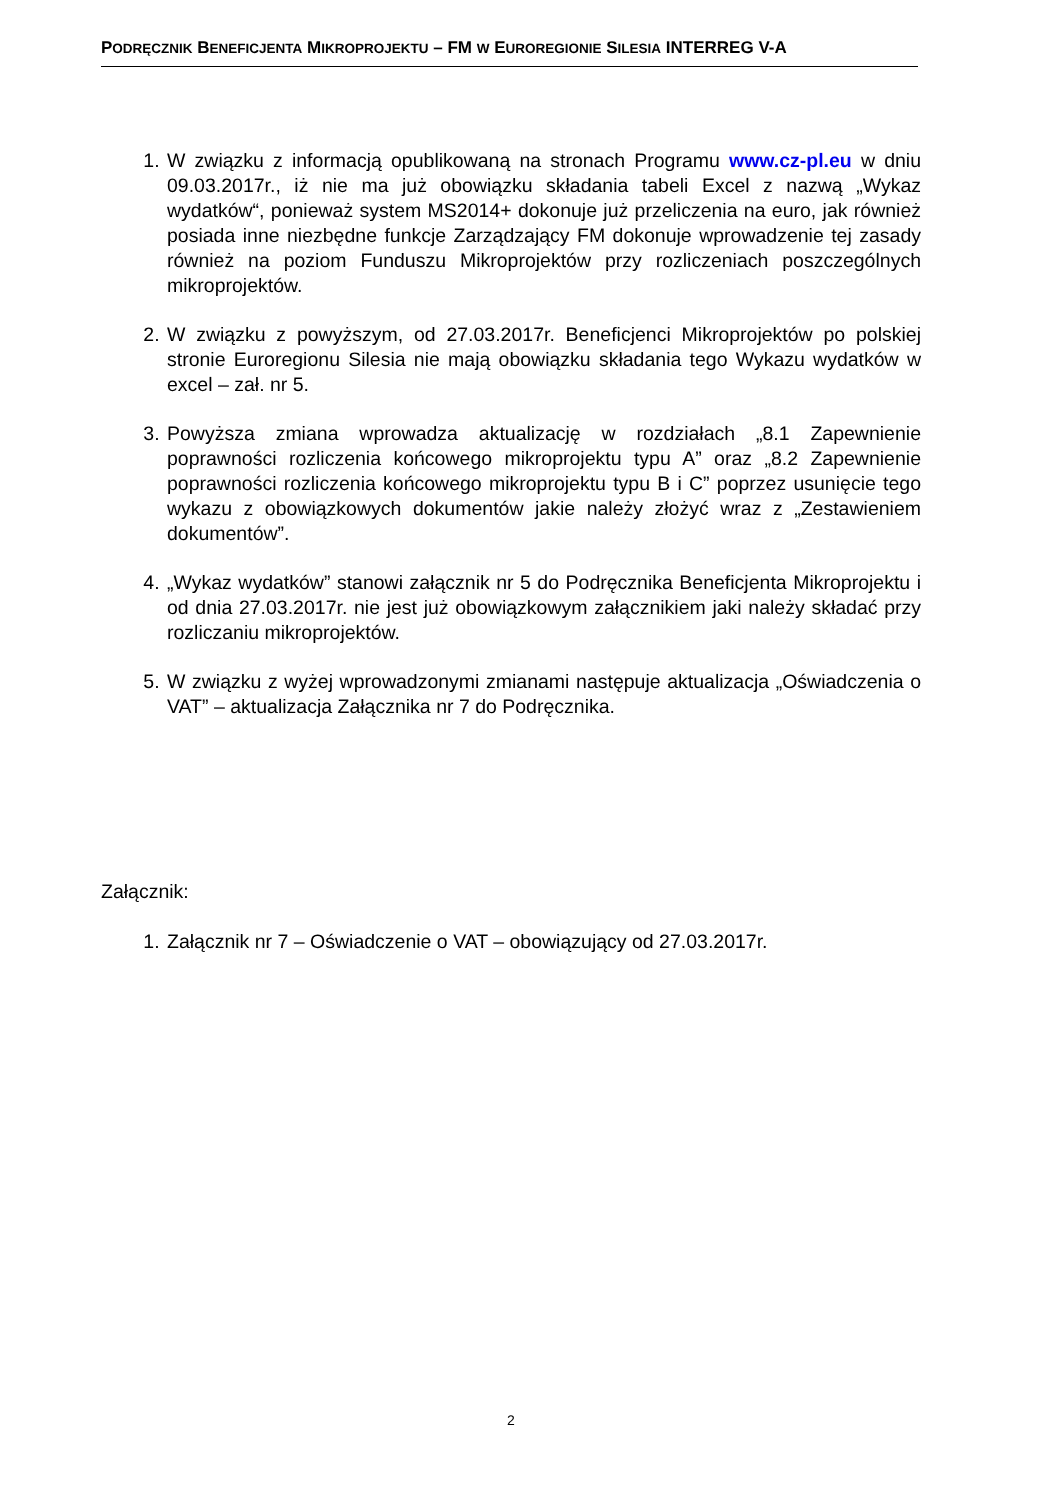PODRĘCZNIK BENEFICJENTA MIKROPROJEKTU – FM W EUROREGIONIE SILESIA INTERREG V-A
1. W związku z informacją opublikowaną na stronach Programu www.cz-pl.eu w dniu 09.03.2017r., iż nie ma już obowiązku składania tabeli Excel z nazwą „Wykaz wydatków“, ponieważ system MS2014+ dokonuje już przeliczenia na euro, jak również posiada inne niezbędne funkcje Zarządzający FM dokonuje wprowadzenie tej zasady również na poziom Funduszu Mikroprojektów przy rozliczeniach poszczególnych mikroprojektów.
2. W związku z powyższym, od 27.03.2017r. Beneficjenci Mikroprojektów po polskiej stronie Euroregionu Silesia nie mają obowiązku składania tego Wykazu wydatków w excel – zał. nr 5.
3. Powyższa zmiana wprowadza aktualizację w rozdziałach „8.1 Zapewnienie poprawności rozliczenia końcowego mikroprojektu typu A” oraz „8.2 Zapewnienie poprawności rozliczenia końcowego mikroprojektu typu B i C” poprzez usunięcie tego wykazu z obowiązkowych dokumentów jakie należy złożyć wraz z „Zestawieniem dokumentów”.
4. „Wykaz wydatków” stanowi załącznik nr 5 do Podręcznika Beneficjenta Mikroprojektu i od dnia 27.03.2017r. nie jest już obowiązkowym załącznikiem jaki należy składać przy rozliczaniu mikroprojektów.
5. W związku z wyżej wprowadzonymi zmianami następuje aktualizacja „Oświadczenia o VAT” – aktualizacja Załącznika nr 7 do Podręcznika.
Załącznik:
1. Załącznik nr 7 – Oświadczenie o VAT – obowiązujący od 27.03.2017r.
2